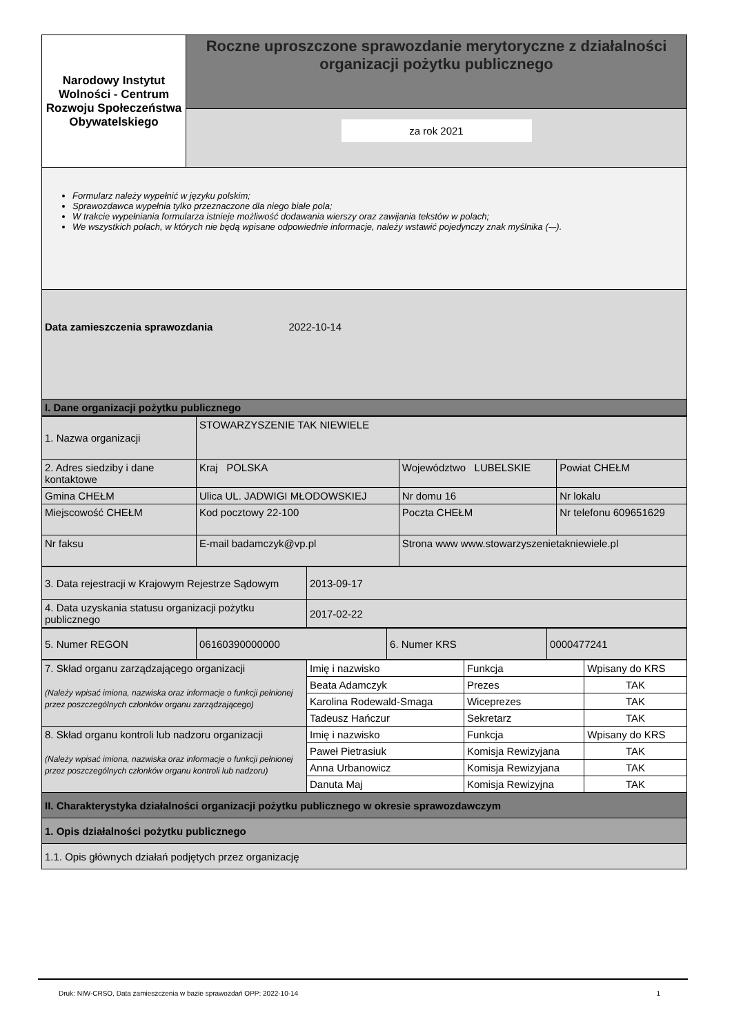| Narodowy Instytut Wolności - Centrum Rozwoju Społeczeństwa Obywatelskiego | Roczne uproszczone sprawozdanie merytoryczne z działalności organizacji pożytku publicznego |
| | za rok 2021 |
| Formularz należy wypełnić w języku polskim; Sprawozdawca wypełnia tylko przeznaczone dla niego białe pola; W trakcie wypełniania formularza istnieje możliwość dodawania wierszy oraz zawijania tekstów w polach; We wszystkich polach, w których nie będą wpisane odpowiednie informacje, należy wstawić pojedynczy znak myślnika (-–). | |
| Data zamieszczenia sprawozdania 2022-10-14 | |
| I. Dane organizacji pożytku publicznego | |
| 1. Nazwa organizacji | STOWARZYSZENIE TAK NIEWIELE | | |
| 2. Adres siedziby i dane kontaktowe | Kraj POLSKA | Województwo LUBELSKIE | Powiat CHEŁM |
| Gmina CHEŁM | Ulica UL. JADWIGI MŁODOWSKIEJ | Nr domu 16 | Nr lokalu |
| Miejscowość CHEŁM | Kod pocztowy 22-100 | Poczta CHEŁM | Nr telefonu 609651629 |
| Nr faksu | E-mail badamczyk@vp.pl | Strona www www.stowarzyszenietakniewiele.pl | |
| 3. Data rejestracji w Krajowym Rejestrze Sądowym | 2013-09-17 |
| 4. Data uzyskania statusu organizacji pożytku publicznego | 2017-02-22 |
| 5. Numer REGON | 06160390000000 | 6. Numer KRS | 0000477241 |
| 7. Skład organu zarządzającego organizacji (Należy wpisać imiona, nazwiska oraz informacje o funkcji pełnionej przez poszczególnych członków organu zarządzającego) | Imię i nazwisko | Funkcja | Wpisany do KRS |
| | Beata Adamczyk | Prezes | TAK |
| | Karolina Rodewald-Smaga | Wiceprezes | TAK |
| | Tadeusz Hańczur | Sekretarz | TAK |
| 8. Skład organu kontroli lub nadzoru organizacji (Należy wpisać imiona, nazwiska oraz informacje o funkcji pełnionej przez poszczególnych członków organu kontroli lub nadzoru) | Imię i nazwisko | Funkcja | Wpisany do KRS |
| | Paweł Pietrasiuk | Komisja Rewizyjana | TAK |
| | Anna Urbanowicz | Komisja Rewizyjana | TAK |
| | Danuta Maj | Komisja Rewizyjna | TAK |
| II. Charakterystyka działalności organizacji pożytku publicznego w okresie sprawozdawczym | | | |
| 1. Opis działalności pożytku publicznego | | | |
| 1.1. Opis głównych działań podjętych przez organizację | | | |
Druk: NIW-CRSO, Data zamieszczenia w bazie sprawozdań OPP: 2022-10-14 1